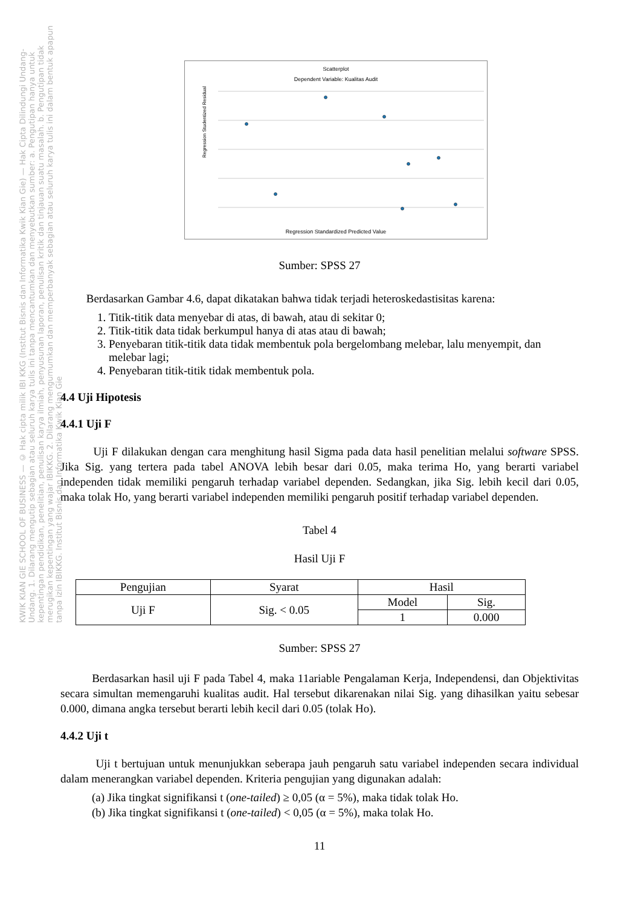Scatterplot
Dependent Variable: Kualitas Audit
Regression Studentized Residual
Regression Standardized Predicted Value
Sumber: SPSS 27
Berdasarkan Gambar 4.6, dapat dikatakan bahwa tidak terjadi heteroskedastisitas karena:
1. Titik-titik data menyebar di atas, di bawah, atau di sekitar 0;
2. Titik-titik data tidak berkumpul hanya di atas atau di bawah;
3. Penyebaran titik-titik data tidak membentuk pola bergelombang melebar, lalu menyempit, dan melebar lagi;
4. Penyebaran titik-titik tidak membentuk pola.
4.4 Uji Hipotesis
4.4.1 Uji F
Uji F dilakukan dengan cara menghitung hasil Sigma pada data hasil penelitian melalui software SPSS. Jika Sig. yang tertera pada tabel ANOVA lebih besar dari 0.05, maka terima Ho, yang berarti variabel independen tidak memiliki pengaruh terhadap variabel dependen. Sedangkan, jika Sig. lebih kecil dari 0.05, maka tolak Ho, yang berarti variabel independen memiliki pengaruh positif terhadap variabel dependen.
Tabel 4
Hasil Uji F
| Pengujian | Syarat | Hasil | |
| --- | --- | --- | --- |
| Uji F | Sig. < 0.05 | Model | Sig. |
| | | 1 | 0.000 |
Sumber: SPSS 27
Berdasarkan hasil uji F pada Tabel 4, maka 11ariable Pengalaman Kerja, Independensi, dan Objektivitas secara simultan memengaruhi kualitas audit. Hal tersebut dikarenakan nilai Sig. yang dihasilkan yaitu sebesar 0.000, dimana angka tersebut berarti lebih kecil dari 0.05 (tolak Ho).
4.4.2 Uji t
Uji t bertujuan untuk menunjukkan seberapa jauh pengaruh satu variabel independen secara individual dalam menerangkan variabel dependen. Kriteria pengujian yang digunakan adalah:
(a) Jika tingkat signifikansi t (one-tailed) ≥ 0,05 (α = 5%), maka tidak tolak Ho.
(b) Jika tingkat signifikansi t (one-tailed) < 0,05 (α = 5%), maka tolak Ho.
11
KWIK KIAN GIE SCHOOL OF BUSINESS — © Hak cipta milik IBI KKG (Institut Bisnis dan Informatika Kwik Kian Gie) — Hak Cipta Dilindungi Undang-Undang. 1. Dilarang mengutip sebagian atau seluruh karya tulis ini tanpa mencantumkan dan menyebutkan sumber: a. Pengutipan hanya untuk kepentingan pendidikan, penelitian, penulisan karya ilmiah, penyusunan laporan, penulisan kritik dan tinjauan suatu masalah. b. Pengutipan tidak merugikan kepentingan yang wajar IBIKKG. 2. Dilarang mengumumkan dan memperbanyak sebagian atau seluruh karya tulis ini dalam bentuk apapun tanpa izin IBIKKG. Institut Bisnis dan Informatika Kwik Kian Gie